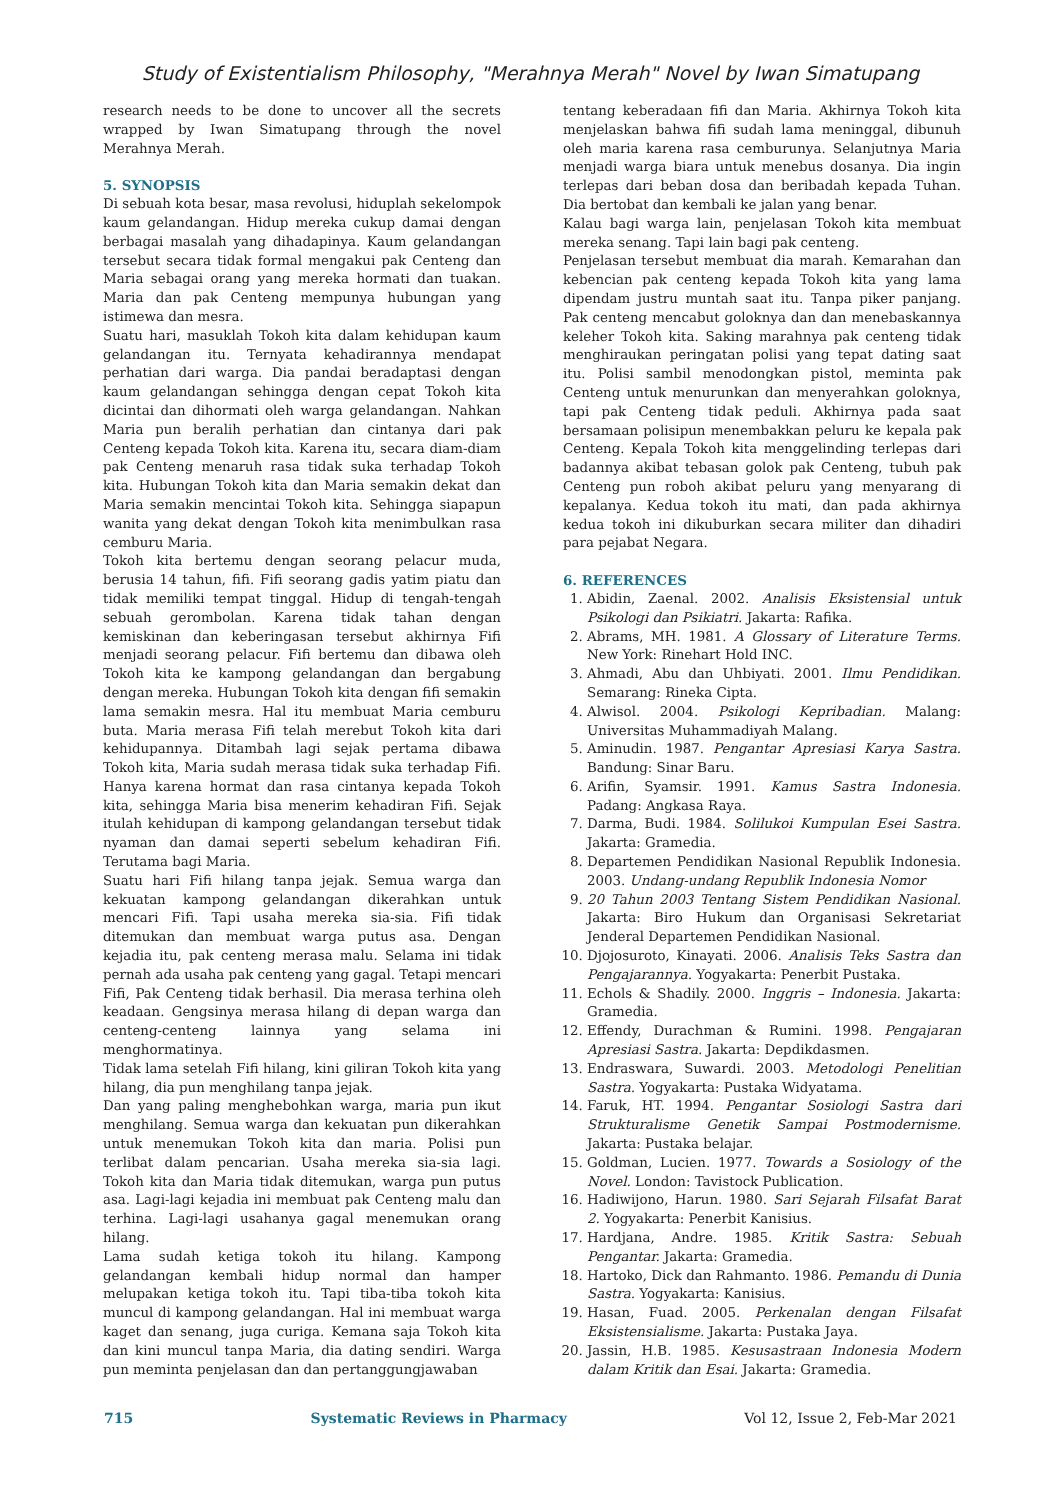Study of Existentialism Philosophy, "Merahnya Merah" Novel by Iwan Simatupang
research needs to be done to uncover all the secrets wrapped by Iwan Simatupang through the novel Merahnya Merah.
5. SYNOPSIS
Di sebuah kota besar, masa revolusi, hiduplah sekelompok kaum gelandangan. Hidup mereka cukup damai dengan berbagai masalah yang dihadapinya. Kaum gelandangan tersebut secara tidak formal mengakui pak Centeng dan Maria sebagai orang yang mereka hormati dan tuakan. Maria dan pak Centeng mempunya hubungan yang istimewa dan mesra.
Suatu hari, masuklah Tokoh kita dalam kehidupan kaum gelandangan itu. Ternyata kehadirannya mendapat perhatian dari warga. Dia pandai beradaptasi dengan kaum gelandangan sehingga dengan cepat Tokoh kita dicintai dan dihormati oleh warga gelandangan. Nahkan Maria pun beralih perhatian dan cintanya dari pak Centeng kepada Tokoh kita. Karena itu, secara diam-diam pak Centeng menaruh rasa tidak suka terhadap Tokoh kita. Hubungan Tokoh kita dan Maria semakin dekat dan Maria semakin mencintai Tokoh kita. Sehingga siapapun wanita yang dekat dengan Tokoh kita menimbulkan rasa cemburu Maria.
Tokoh kita bertemu dengan seorang pelacur muda, berusia 14 tahun, fifi. Fifi seorang gadis yatim piatu dan tidak memiliki tempat tinggal. Hidup di tengah-tengah sebuah gerombolan. Karena tidak tahan dengan kemiskinan dan keberingasan tersebut akhirnya Fifi menjadi seorang pelacur. Fifi bertemu dan dibawa oleh Tokoh kita ke kampong gelandangan dan bergabung dengan mereka. Hubungan Tokoh kita dengan fifi semakin lama semakin mesra. Hal itu membuat Maria cemburu buta. Maria merasa Fifi telah merebut Tokoh kita dari kehidupannya. Ditambah lagi sejak pertama dibawa Tokoh kita, Maria sudah merasa tidak suka terhadap Fifi. Hanya karena hormat dan rasa cintanya kepada Tokoh kita, sehingga Maria bisa menerim kehadiran Fifi. Sejak itulah kehidupan di kampong gelandangan tersebut tidak nyaman dan damai seperti sebelum kehadiran Fifi. Terutama bagi Maria.
Suatu hari Fifi hilang tanpa jejak. Semua warga dan kekuatan kampong gelandangan dikerahkan untuk mencari Fifi. Tapi usaha mereka sia-sia. Fifi tidak ditemukan dan membuat warga putus asa. Dengan kejadia itu, pak centeng merasa malu. Selama ini tidak pernah ada usaha pak centeng yang gagal. Tetapi mencari Fifi, Pak Centeng tidak berhasil. Dia merasa terhina oleh keadaan. Gengsinya merasa hilang di depan warga dan centeng-centeng lainnya yang selama ini menghormatinya.
Tidak lama setelah Fifi hilang, kini giliran Tokoh kita yang hilang, dia pun menghilang tanpa jejak.
Dan yang paling menghebohkan warga, maria pun ikut menghilang. Semua warga dan kekuatan pun dikerahkan untuk menemukan Tokoh kita dan maria. Polisi pun terlibat dalam pencarian. Usaha mereka sia-sia lagi. Tokoh kita dan Maria tidak ditemukan, warga pun putus asa. Lagi-lagi kejadia ini membuat pak Centeng malu dan terhina. Lagi-lagi usahanya gagal menemukan orang hilang.
Lama sudah ketiga tokoh itu hilang. Kampong gelandangan kembali hidup normal dan hamper melupakan ketiga tokoh itu. Tapi tiba-tiba tokoh kita muncul di kampong gelandangan. Hal ini membuat warga kaget dan senang, juga curiga. Kemana saja Tokoh kita dan kini muncul tanpa Maria, dia dating sendiri. Warga pun meminta penjelasan dan dan pertanggungjawaban
tentang keberadaan fifi dan Maria. Akhirnya Tokoh kita menjelaskan bahwa fifi sudah lama meninggal, dibunuh oleh maria karena rasa cemburunya. Selanjutnya Maria menjadi warga biara untuk menebus dosanya. Dia ingin terlepas dari beban dosa dan beribadah kepada Tuhan. Dia bertobat dan kembali ke jalan yang benar.
Kalau bagi warga lain, penjelasan Tokoh kita membuat mereka senang. Tapi lain bagi pak centeng.
Penjelasan tersebut membuat dia marah. Kemarahan dan kebencian pak centeng kepada Tokoh kita yang lama dipendam justru muntah saat itu. Tanpa piker panjang. Pak centeng mencabut goloknya dan dan menebaskannya keleher Tokoh kita. Saking marahnya pak centeng tidak menghiraukan peringatan polisi yang tepat dating saat itu. Polisi sambil menodongkan pistol, meminta pak Centeng untuk menurunkan dan menyerahkan goloknya, tapi pak Centeng tidak peduli. Akhirnya pada saat bersamaan polisipun menembakkan peluru ke kepala pak Centeng. Kepala Tokoh kita menggelinding terlepas dari badannya akibat tebasan golok pak Centeng, tubuh pak Centeng pun roboh akibat peluru yang menyarang di kepalanya. Kedua tokoh itu mati, dan pada akhirnya kedua tokoh ini dikuburkan secara militer dan dihadiri para pejabat Negara.
6. REFERENCES
1. Abidin, Zaenal. 2002. Analisis Eksistensial untuk Psikologi dan Psikiatri. Jakarta: Rafika.
2. Abrams, MH. 1981. A Glossary of Literature Terms. New York: Rinehart Hold INC.
3. Ahmadi, Abu dan Uhbiyati. 2001. Ilmu Pendidikan. Semarang: Rineka Cipta.
4. Alwisol. 2004. Psikologi Kepribadian. Malang: Universitas Muhammadiyah Malang.
5. Aminudin. 1987. Pengantar Apresiasi Karya Sastra. Bandung: Sinar Baru.
6. Arifin, Syamsir. 1991. Kamus Sastra Indonesia. Padang: Angkasa Raya.
7. Darma, Budi. 1984. Solilukoi Kumpulan Esei Sastra. Jakarta: Gramedia.
8. Departemen Pendidikan Nasional Republik Indonesia. 2003. Undang-undang Republik Indonesia Nomor
9. 20 Tahun 2003 Tentang Sistem Pendidikan Nasional. Jakarta: Biro Hukum dan Organisasi Sekretariat Jenderal Departemen Pendidikan Nasional.
10. Djojosuroto, Kinayati. 2006. Analisis Teks Sastra dan Pengajarannya. Yogyakarta: Penerbit Pustaka.
11. Echols & Shadily. 2000. Inggris – Indonesia. Jakarta: Gramedia.
12. Effendy, Durachman & Rumini. 1998. Pengajaran Apresiasi Sastra. Jakarta: Depdikdasmen.
13. Endraswara, Suwardi. 2003. Metodologi Penelitian Sastra. Yogyakarta: Pustaka Widyatama.
14. Faruk, HT. 1994. Pengantar Sosiologi Sastra dari Strukturalisme Genetik Sampai Postmodernisme. Jakarta: Pustaka belajar.
15. Goldman, Lucien. 1977. Towards a Sosiology of the Novel. London: Tavistock Publication.
16. Hadiwijono, Harun. 1980. Sari Sejarah Filsafat Barat 2. Yogyakarta: Penerbit Kanisius.
17. Hardjana, Andre. 1985. Kritik Sastra: Sebuah Pengantar. Jakarta: Gramedia.
18. Hartoko, Dick dan Rahmanto. 1986. Pemandu di Dunia Sastra. Yogyakarta: Kanisius.
19. Hasan, Fuad. 2005. Perkenalan dengan Filsafat Eksistensialisme. Jakarta: Pustaka Jaya.
20. Jassin, H.B. 1985. Kesusastraan Indonesia Modern dalam Kritik dan Esai. Jakarta: Gramedia.
715 Systematic Reviews in Pharmacy Vol 12, Issue 2, Feb-Mar 2021